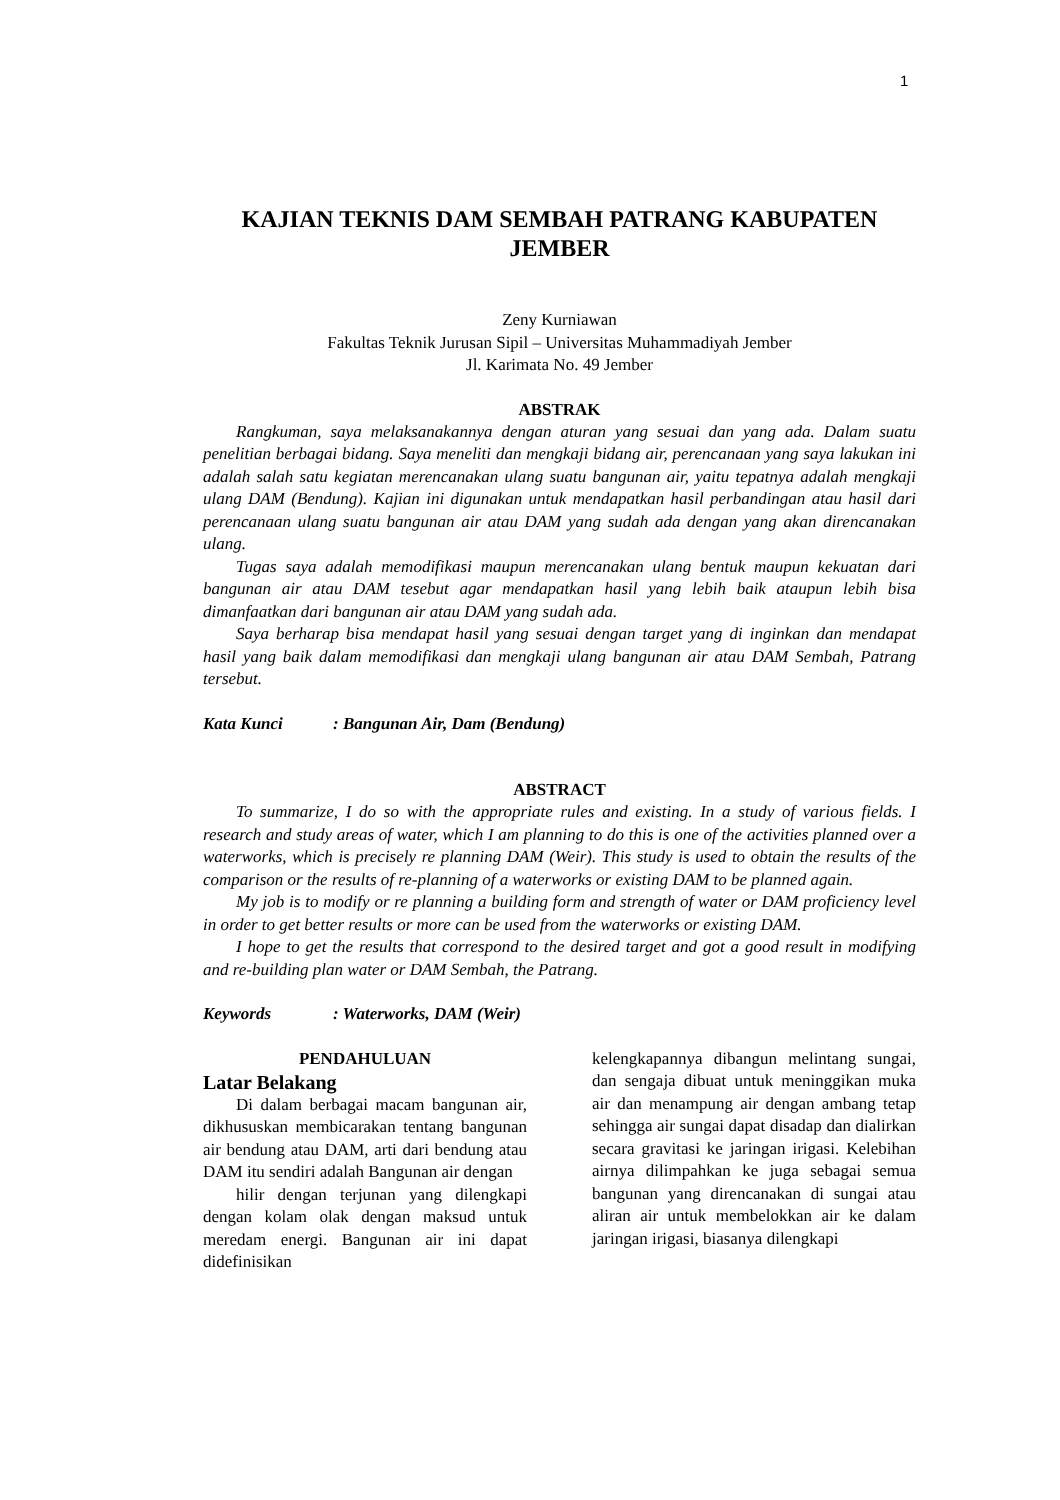1
KAJIAN TEKNIS DAM SEMBAH PATRANG KABUPATEN JEMBER
Zeny Kurniawan
Fakultas Teknik Jurusan Sipil – Universitas Muhammadiyah Jember
Jl. Karimata No. 49 Jember
ABSTRAK
Rangkuman, saya melaksanakannya dengan aturan yang sesuai dan yang ada. Dalam suatu penelitian berbagai bidang. Saya meneliti dan mengkaji bidang air, perencanaan yang saya lakukan ini adalah salah satu kegiatan merencanakan ulang suatu bangunan air, yaitu tepatnya adalah mengkaji ulang DAM (Bendung). Kajian ini digunakan untuk mendapatkan hasil perbandingan atau hasil dari perencanaan ulang suatu bangunan air atau DAM yang sudah ada dengan yang akan direncanakan ulang.
Tugas saya adalah memodifikasi maupun merencanakan ulang bentuk maupun kekuatan dari bangunan air atau DAM tesebut agar mendapatkan hasil yang lebih baik ataupun lebih bisa dimanfaatkan dari bangunan air atau DAM yang sudah ada.
Saya berharap bisa mendapat hasil yang sesuai dengan target yang di inginkan dan mendapat hasil yang baik dalam memodifikasi dan mengkaji ulang bangunan air atau DAM Sembah, Patrang tersebut.
Kata Kunci: Bangunan Air, Dam (Bendung)
ABSTRACT
To summarize, I do so with the appropriate rules and existing. In a study of various fields. I research and study areas of water, which I am planning to do this is one of the activities planned over a waterworks, which is precisely re planning DAM (Weir). This study is used to obtain the results of the comparison or the results of re-planning of a waterworks or existing DAM to be planned again.
My job is to modify or re planning a building form and strength of water or DAM proficiency level in order to get better results or more can be used from the waterworks or existing DAM.
I hope to get the results that correspond to the desired target and got a good result in modifying and re-building plan water or DAM Sembah, the Patrang.
Keywords: Waterworks, DAM (Weir)
PENDAHULUAN
Latar Belakang
Di dalam berbagai macam bangunan air, dikhususkan membicarakan tentang bangunan air bendung atau DAM, arti dari bendung atau DAM itu sendiri adalah Bangunan air dengan
hilir dengan terjunan yang dilengkapi dengan kolam olak dengan maksud untuk meredam energi. Bangunan air ini dapat didefinisikan
kelengkapannya dibangun melintang sungai, dan sengaja dibuat untuk meninggikan muka air dan menampung air dengan ambang tetap sehingga air sungai dapat disadap dan dialirkan secara gravitasi ke jaringan irigasi. Kelebihan airnya dilimpahkan ke juga sebagai semua bangunan yang direncanakan di sungai atau aliran air untuk membelokkan air ke dalam jaringan irigasi, biasanya dilengkapi